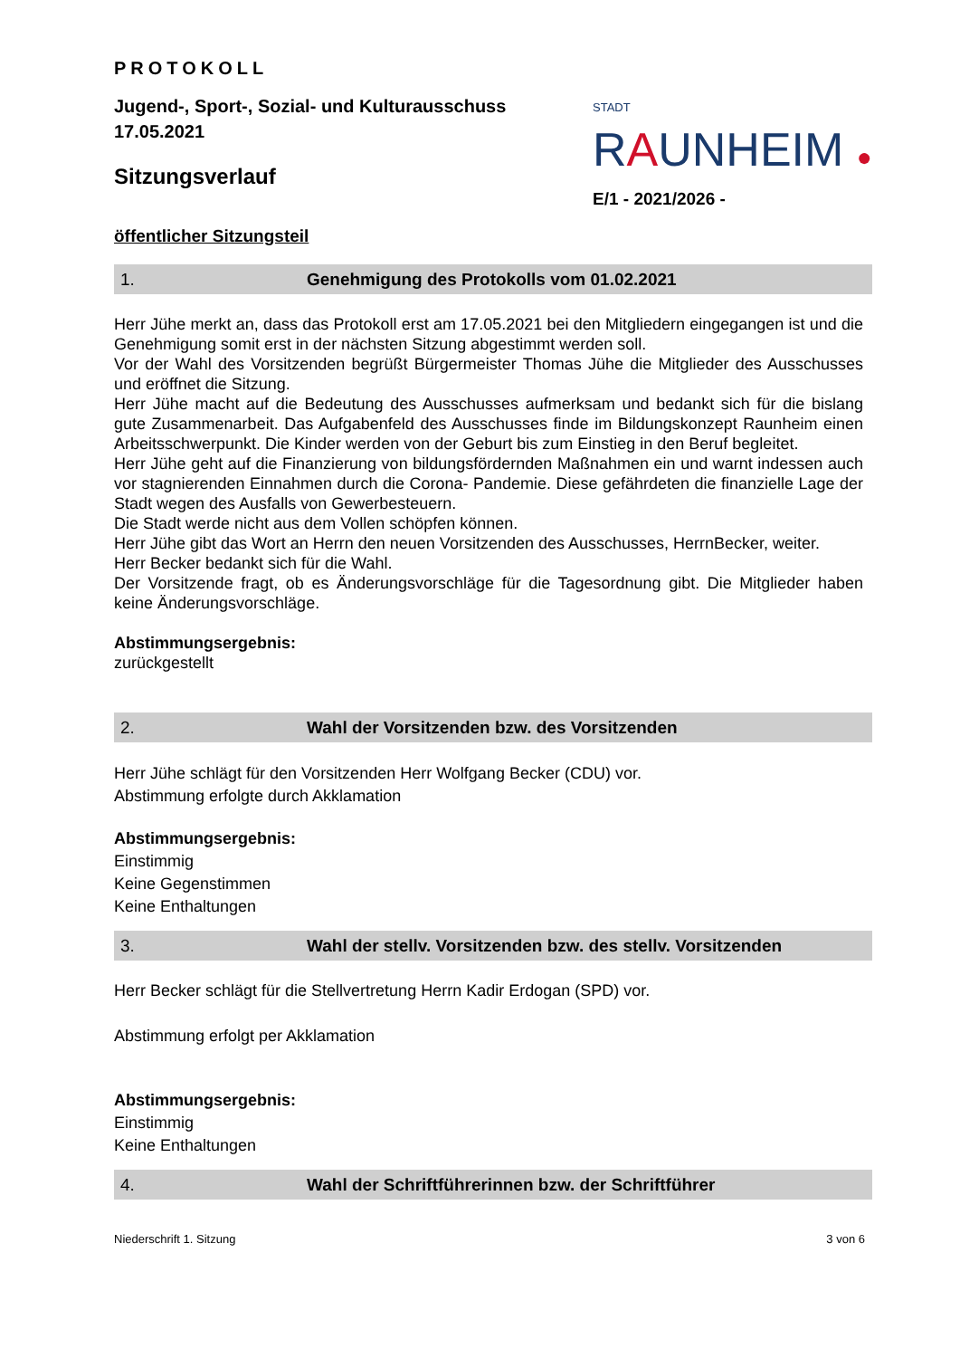PROTOKOLL
Jugend-, Sport-, Sozial- und Kulturausschuss
17.05.2021
Sitzungsverlauf
STADT RAUNHEIM ●
E/1 - 2021/2026 -
öffentlicher Sitzungsteil
1. Genehmigung des Protokolls vom 01.02.2021
Herr Jühe merkt an, dass das Protokoll erst am 17.05.2021 bei den Mitgliedern eingegangen ist und die Genehmigung somit erst in der nächsten Sitzung abgestimmt werden soll.
Vor der Wahl des Vorsitzenden begrüßt Bürgermeister Thomas Jühe die Mitglieder des Ausschusses und eröffnet die Sitzung.
Herr Jühe macht auf die Bedeutung des Ausschusses aufmerksam und bedankt sich für die bislang gute Zusammenarbeit. Das Aufgabenfeld des Ausschusses finde im Bildungskonzept Raunheim einen Arbeitsschwerpunkt. Die Kinder werden von der Geburt bis zum Einstieg in den Beruf begleitet.
Herr Jühe geht auf die Finanzierung von bildungsfördernden Maßnahmen ein und warnt indessen auch vor stagnierenden Einnahmen durch die Corona- Pandemie. Diese gefährdeten die finanzielle Lage der Stadt wegen des Ausfalls von Gewerbesteuern.
Die Stadt werde nicht aus dem Vollen schöpfen können.
Herr Jühe gibt das Wort an Herrn den neuen Vorsitzenden des Ausschusses, HerrnBecker, weiter.
Herr Becker bedankt sich für die Wahl.
Der Vorsitzende fragt, ob es Änderungsvorschläge für die Tagesordnung gibt. Die Mitglieder haben keine Änderungsvorschläge.
Abstimmungsergebnis:
zurückgestellt
2. Wahl der Vorsitzenden bzw. des Vorsitzenden
Herr Jühe schlägt für den Vorsitzenden Herr Wolfgang Becker (CDU) vor.
Abstimmung erfolgte durch Akklamation
Abstimmungsergebnis:
Einstimmig
Keine Gegenstimmen
Keine Enthaltungen
3. Wahl der stellv. Vorsitzenden bzw. des stellv. Vorsitzenden
Herr Becker schlägt für die Stellvertretung Herrn Kadir Erdogan (SPD) vor.
Abstimmung erfolgt per Akklamation
Abstimmungsergebnis:
Einstimmig
Keine Enthaltungen
4. Wahl der Schriftführerinnen bzw. der Schriftführer
Niederschrift 1. Sitzung 3 von 6